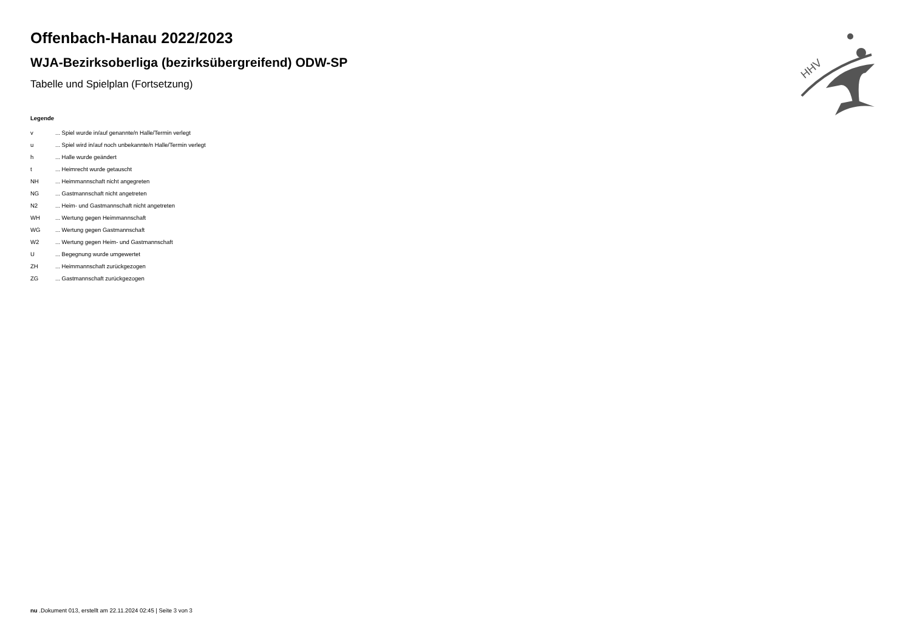HHV
Offenbach-Hanau 2022/2023
WJA-Bezirksoberliga (bezirksübergreifend) ODW-SP
Tabelle und Spielplan (Fortsetzung)
Legende
v... Spiel wurde in/auf genannte/n Halle/Termin verlegt
u... Spiel wird in/auf noch unbekannte/n Halle/Termin verlegt
h... Halle wurde geändert
t... Heimrecht wurde getauscht
NH... Heimmannschaft nicht angegreten
NG... Gastmannschaft nicht angetreten
N2... Heim- und Gastmannschaft nicht angetreten
WH... Wertung gegen Heimmannschaft
WG... Wertung gegen Gastmannschaft
W2... Wertung gegen Heim- und Gastmannschaft
U... Begegnung wurde umgewertet
ZH... Heimmannschaft zurückgezogen
ZG... Gastmannschaft zurückgezogen
nu .Dokument 013, erstellt am 22.11.2024 02:45 | Seite 3 von 3